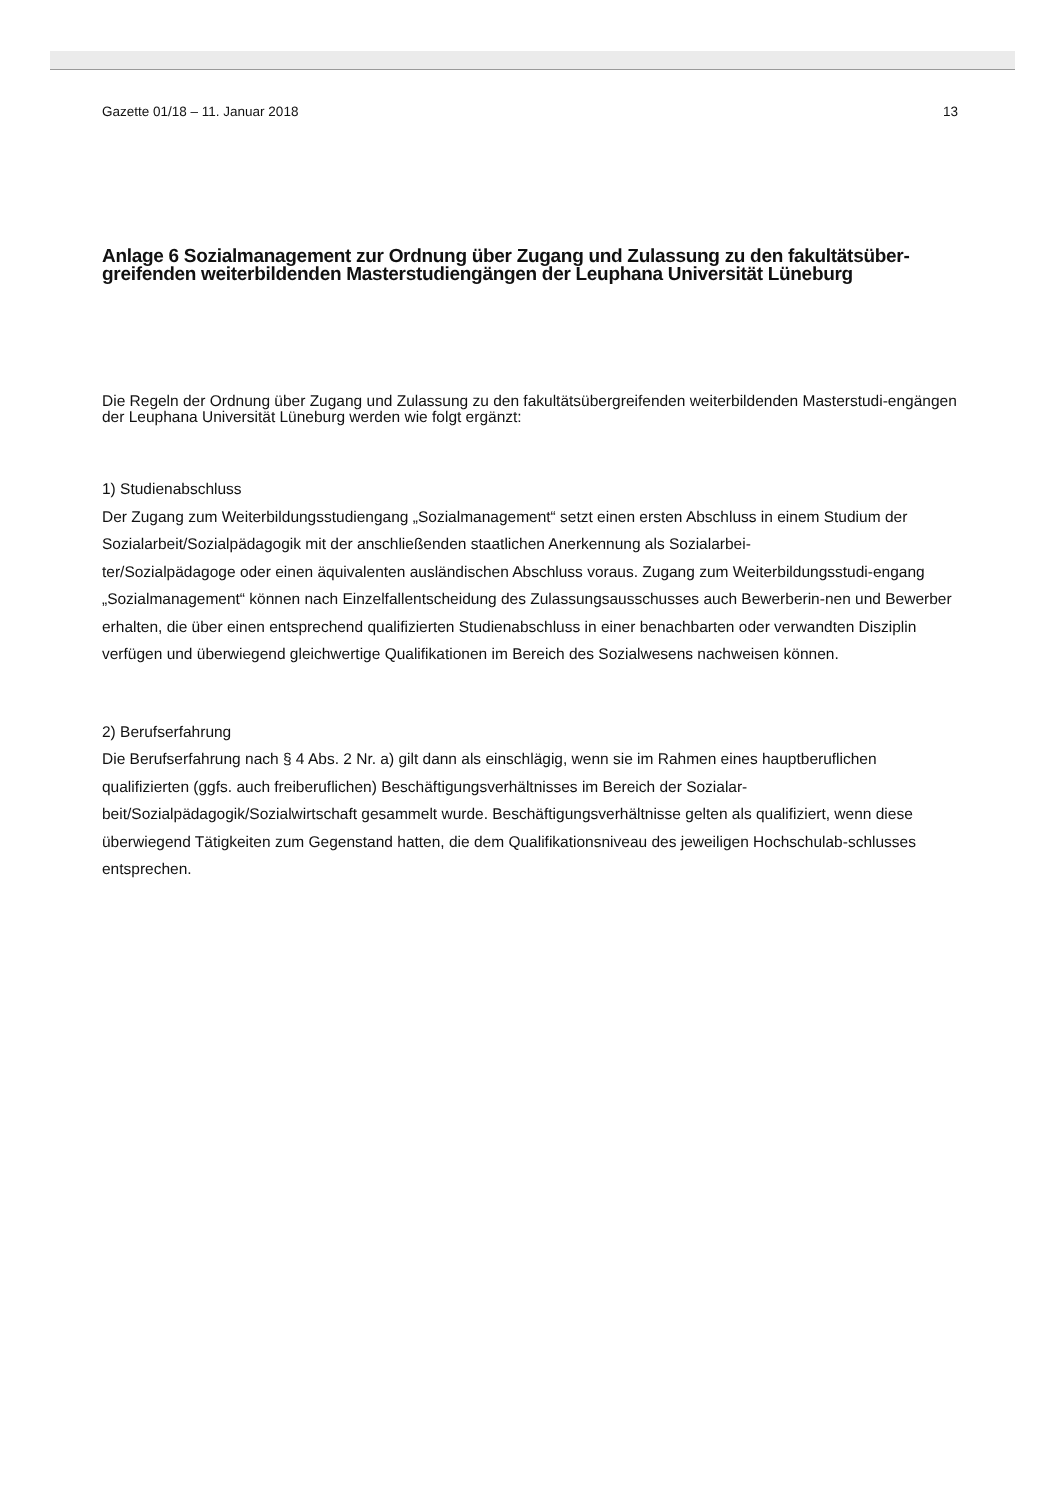Gazette 01/18 – 11. Januar 2018 13
Anlage 6 Sozialmanagement zur Ordnung über Zugang und Zulassung zu den fakultätsüber-greifenden weiterbildenden Masterstudiengängen der Leuphana Universität Lüneburg
Die Regeln der Ordnung über Zugang und Zulassung zu den fakultätsübergreifenden weiterbildenden Masterstudi-engängen der Leuphana Universität Lüneburg werden wie folgt ergänzt:
1) Studienabschluss
Der Zugang zum Weiterbildungsstudiengang „Sozialmanagement“ setzt einen ersten Abschluss in einem Studium der Sozialarbeit/Sozialpädagogik mit der anschließenden staatlichen Anerkennung als Sozialarbei-
ter/Sozialpädagoge oder einen äquivalenten ausländischen Abschluss voraus. Zugang zum Weiterbildungsstudi-engang „Sozialmanagement“ können nach Einzelfallentscheidung des Zulassungsausschusses auch Bewerberin-nen und Bewerber erhalten, die über einen entsprechend qualifizierten Studienabschluss in einer benachbarten oder verwandten Disziplin verfügen und überwiegend gleichwertige Qualifikationen im Bereich des Sozialwesens nachweisen können.
2) Berufserfahrung
Die Berufserfahrung nach § 4 Abs. 2 Nr. a) gilt dann als einschlägig, wenn sie im Rahmen eines hauptberuflichen qualifizierten (ggfs. auch freiberuflichen) Beschäftigungsverhältnisses im Bereich der Sozialar-
beit/Sozialpädagogik/Sozialwirtschaft gesammelt wurde. Beschäftigungsverhältnisse gelten als qualifiziert, wenn diese überwiegend Tätigkeiten zum Gegenstand hatten, die dem Qualifikationsniveau des jeweiligen Hochschulab-schlusses entsprechen.